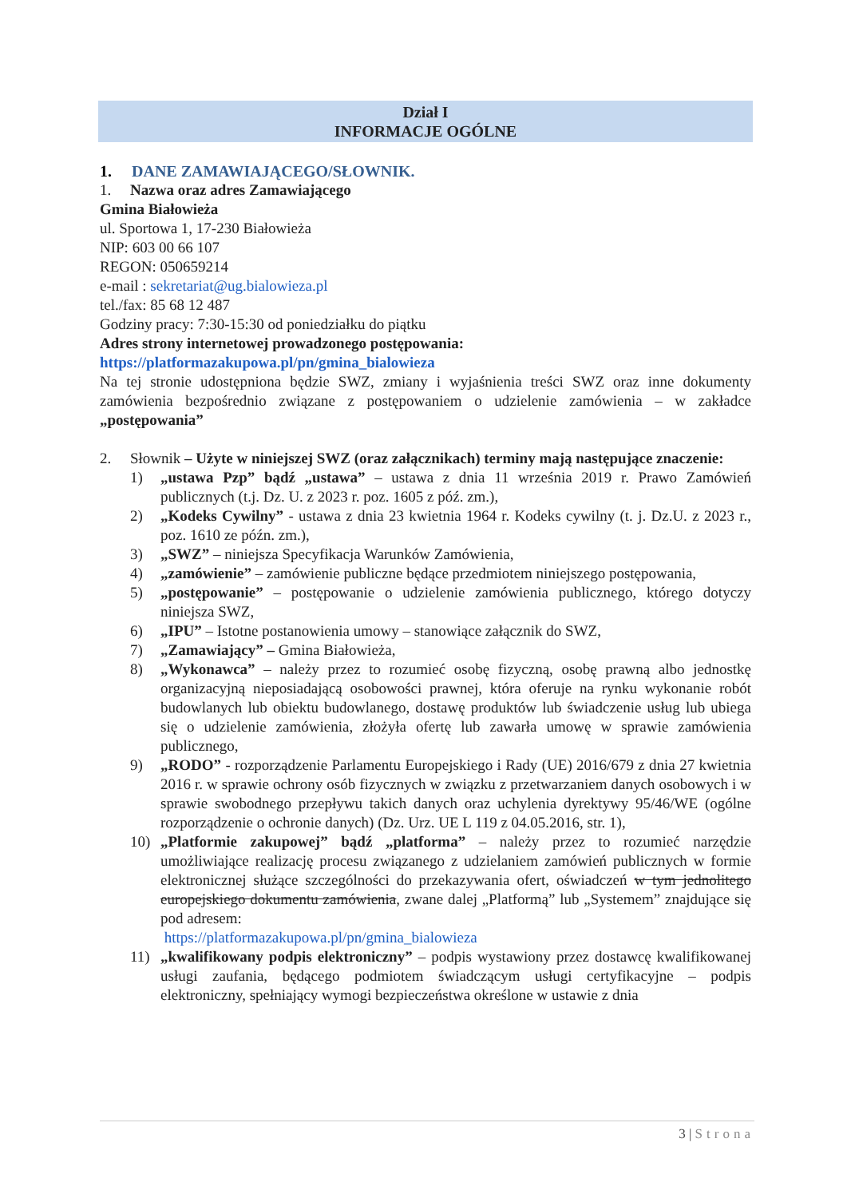Dział I
INFORMACJE OGÓLNE
1. DANE ZAMAWIAJĄCEGO/SŁOWNIK.
1. Nazwa oraz adres Zamawiającego
Gmina Białowieża
ul. Sportowa 1, 17-230 Białowieża
NIP: 603 00 66 107
REGON: 050659214
e-mail : sekretariat@ug.bialowieza.pl
tel./fax: 85 68 12 487
Godziny pracy: 7:30-15:30 od poniedziałku do piątku
Adres strony internetowej prowadzonego postępowania:
https://platformazakupowa.pl/pn/gmina_bialowieza
Na tej stronie udostępniona będzie SWZ, zmiany i wyjaśnienia treści SWZ oraz inne dokumenty zamówienia bezpośrednio związane z postępowaniem o udzielenie zamówienia – w zakładce „postępowania”
2. Słownik – Użyte w niniejszej SWZ (oraz załącznikach) terminy mają następujące znaczenie:
1) „ustawa Pzp” bądź „ustawa” – ustawa z dnia 11 września 2019 r. Prawo Zamówień publicznych (t.j. Dz. U. z 2023 r. poz. 1605 z póź. zm.),
2) „Kodeks Cywilny” - ustawa z dnia 23 kwietnia 1964 r. Kodeks cywilny (t. j. Dz.U. z 2023 r., poz. 1610 ze późn. zm.),
3) „SWZ” – niniejsza Specyfikacja Warunków Zamówienia,
4) „zamówienie” – zamówienie publiczne będące przedmiotem niniejszego postępowania,
5) „postępowanie” – postępowanie o udzielenie zamówienia publicznego, którego dotyczy niniejsza SWZ,
6) „IPU” – Istotne postanowienia umowy – stanowiące załącznik do SWZ,
7) „Zamawiający” – Gmina Białowieża,
8) „Wykonawca” – należy przez to rozumieć osobę fizyczną, osobę prawną albo jednostkę organizacyjną nieposiadającą osobowości prawnej, która oferuje na rynku wykonanie robót budowlanych lub obiektu budowlanego, dostawę produktów lub świadczenie usług lub ubiega się o udzielenie zamówienia, złożyła ofertę lub zawarła umowę w sprawie zamówienia publicznego,
9) „RODO” - rozporządzenie Parlamentu Europejskiego i Rady (UE) 2016/679 z dnia 27 kwietnia 2016 r. w sprawie ochrony osób fizycznych w związku z przetwarzaniem danych osobowych i w sprawie swobodnego przepływu takich danych oraz uchylenia dyrektywy 95/46/WE (ogólne rozporządzenie o ochronie danych) (Dz. Urz. UE L 119 z 04.05.2016, str. 1),
10) „Platformie zakupowej” bądź „platforma” – należy przez to rozumieć narzędzie umożliwiające realizację procesu związanego z udzielaniem zamówień publicznych w formie elektronicznej służące szczególności do przekazywania ofert, oświadczeń w tym jednolitego europejskiego dokumentu zamówienia, zwane dalej „Platformą” lub „Systemem” znajdujące się pod adresem:
https://platformazakupowa.pl/pn/gmina_bialowieza
11) „kwalifikowany podpis elektroniczny” – podpis wystawiony przez dostawcę kwalifikowanej usługi zaufania, będącego podmiotem świadczącym usługi certyfikacyjne – podpis elektroniczny, spełniający wymogi bezpieczeństwa określone w ustawie z dnia
3 | Strona